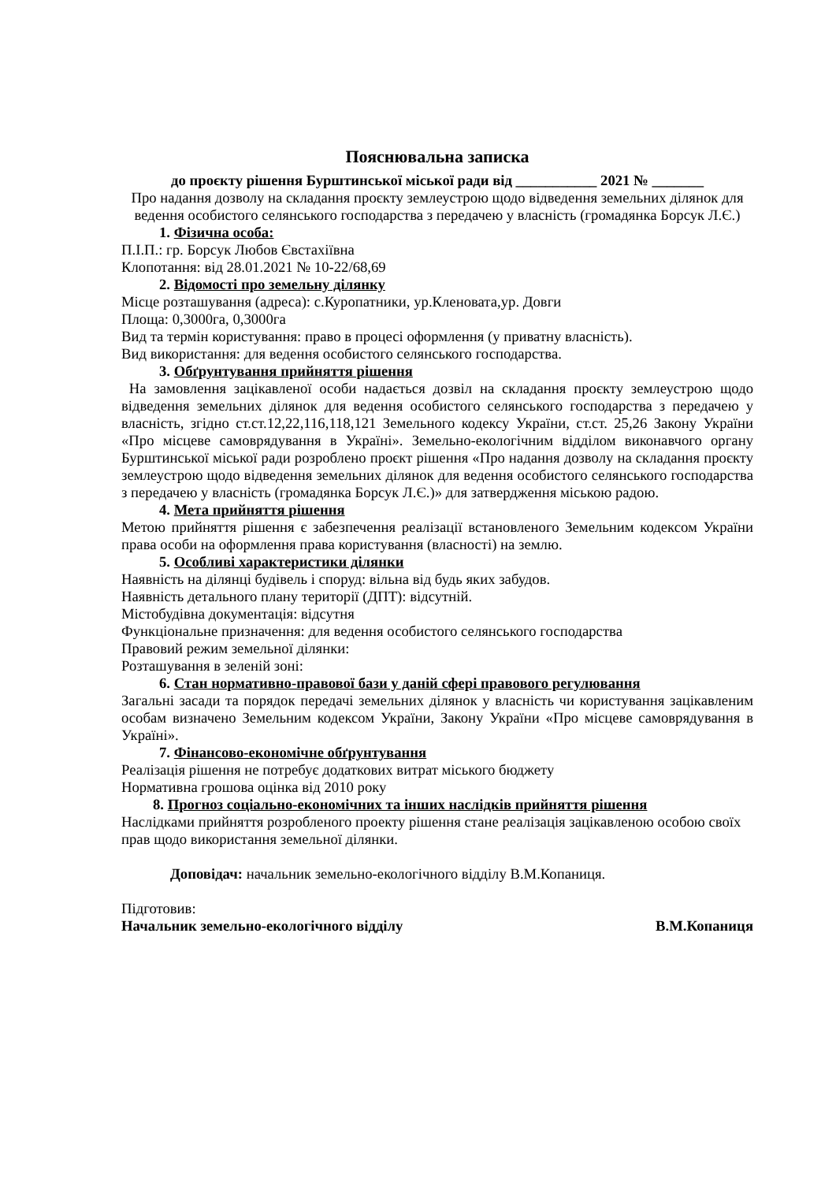Пояснювальна записка
до проєкту рішення Бурштинської міської ради від ___________ 2021 № _______
Про надання дозволу на складання проєкту землеустрою щодо відведення земельних ділянок для ведення особистого селянського господарства з передачею у власність (громадянка Борсук Л.Є.)
1. Фізична особа:
П.І.П.: гр. Борсук Любов Євстахіївна
Клопотання: від 28.01.2021 № 10-22/68,69
2. Відомості про земельну ділянку
Місце розташування (адреса): с.Куропатники, ур.Кленовата,ур. Довги
Площа: 0,3000га, 0,3000га
Вид та термін користування: право в процесі оформлення (у приватну власність).
Вид використання: для ведення особистого селянського господарства.
3. Обґрунтування прийняття рішення
На замовлення зацікавленої особи надається дозвіл на складання проєкту землеустрою щодо відведення земельних ділянок для ведення особистого селянського господарства з передачею у власність, згідно ст.ст.12,22,116,118,121 Земельного кодексу України, ст.ст. 25,26 Закону України «Про місцеве самоврядування в Україні». Земельно-екологічним відділом виконавчого органу Бурштинської міської ради розроблено проєкт рішення «Про надання дозволу на складання проєкту землеустрою щодо відведення земельних ділянок для ведення особистого селянського господарства з передачею у власність (громадянка Борсук Л.Є.)» для затвердження міською радою.
4. Мета прийняття рішення
Метою прийняття рішення є забезпечення реалізації встановленого Земельним кодексом України права особи на оформлення права користування (власності) на землю.
5. Особливі характеристики ділянки
Наявність на ділянці будівель і споруд: вільна від будь яких забудов.
Наявність детального плану території (ДПТ): відсутній.
Містобудівна документація: відсутня
Функціональне призначення: для ведення особистого селянського господарства
Правовий режим земельної ділянки:
Розташування в зеленій зоні:
6. Стан нормативно-правової бази у даній сфері правового регулювання
Загальні засади та порядок передачі земельних ділянок у власність чи користування зацікавленим особам визначено Земельним кодексом України, Закону України «Про місцеве самоврядування в Україні».
7. Фінансово-економічне обґрунтування
Реалізація рішення не потребує додаткових витрат міського бюджету
Нормативна грошова оцінка від 2010 року
8. Прогноз соціально-економічних та інших наслідків прийняття рішення
Наслідками прийняття розробленого проекту рішення стане реалізація зацікавленою особою своїх прав щодо використання земельної ділянки.
Доповідач: начальник земельно-екологічного відділу В.М.Копаниця.
Підготовив:
Начальник земельно-екологічного відділу В.М.Копаниця